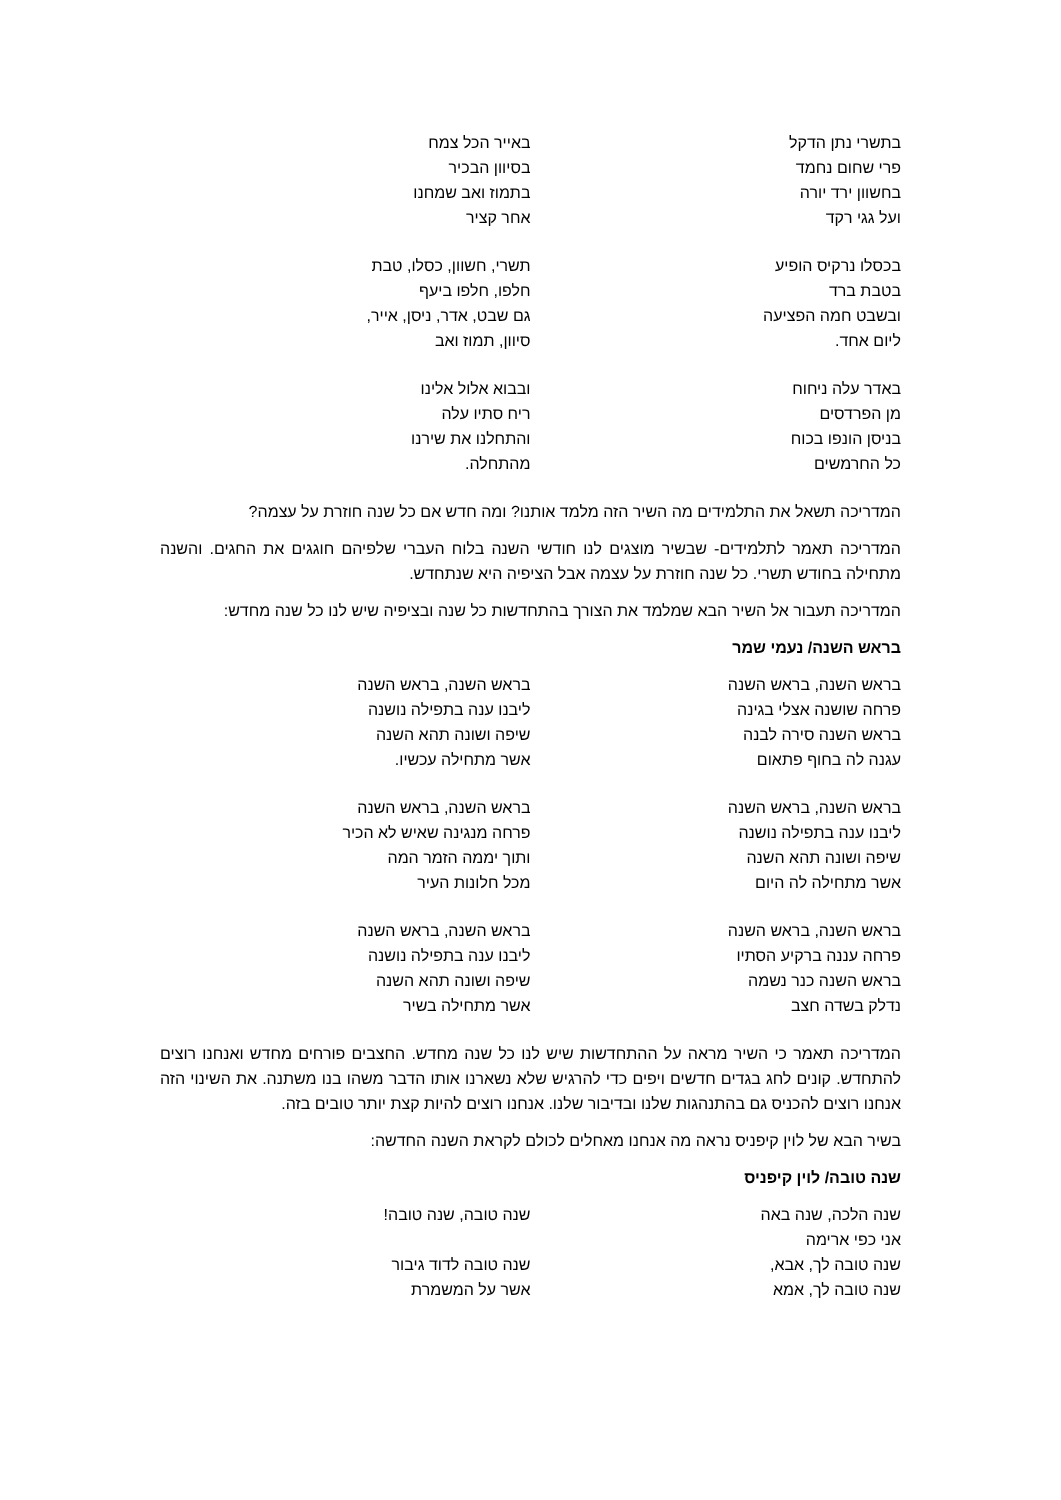בתשרי נתן הדקל
פרי שחום נחמד
בחשוון ירד יורה
ועל גגי רקד
באייר הכל צמח
בסיוון הבכיר
בתמוז ואב שמחנו
אחר קציר
בכסלו נרקיס הופיע
בטבת ברד
ובשבט חמה הפציעה
ליום אחד.
תשרי, חשוון, כסלו, טבת
חלפו, חלפו ביעף
גם שבט, אדר, ניסן, אייר,
סיוון, תמוז ואב
באדר עלה ניחוח
מן הפרדסים
בניסן הונפו בכוח
כל החרמשים
ובבוא אלול אלינו
ריח סתיו עלה
והתחלנו את שירנו
מהתחלה.
המדריכה תשאל את התלמידים מה השיר הזה מלמד אותנו? ומה חדש אם כל שנה חוזרת על עצמה?
המדריכה תאמר לתלמידים- שבשיר מוצגים לנו חודשי השנה בלוח העברי שלפיהם חוגגים את החגים. והשנה מתחילה בחודש תשרי. כל שנה חוזרת על עצמה אבל הציפיה היא שנתחדש.
המדריכה תעבור אל השיר הבא שמלמד את הצורך בהתחדשות כל שנה ובציפיה שיש לנו כל שנה מחדש:
בראש השנה/ נעמי שמר
בראש השנה, בראש השנה
פרחה שושנה אצלי בגינה
בראש השנה סירה לבנה
עגנה לה בחוף פתאום
בראש השנה, בראש השנה
ליבנו ענה בתפילה נושנה
שיפה ושונה תהא השנה
אשר מתחילה עכשיו.
בראש השנה, בראש השנה
ליבנו ענה בתפילה נושנה
שיפה ושונה תהא השנה
אשר מתחילה לה היום
בראש השנה, בראש השנה
פרחה מנגינה שאיש לא הכיר
ותוך יממה הזמר המה
מכל חלונות העיר
בראש השנה, בראש השנה
פרחה עננה ברקיע הסתיו
בראש השנה כנר נשמה
נדלק בשדה חצב
בראש השנה, בראש השנה
ליבנו ענה בתפילה נושנה
שיפה ושונה תהא השנה
אשר מתחילה בשיר
המדריכה תאמר כי השיר מראה על ההתחדשות שיש לנו כל שנה מחדש. החצבים פורחים מחדש ואנחנו רוצים להתחדש. קונים לחג בגדים חדשים ויפים כדי להרגיש שלא נשארנו אותו הדבר משהו בנו משתנה. את השינוי הזה אנחנו רוצים להכניס גם בהתנהגות שלנו ובדיבור שלנו. אנחנו רוצים להיות קצת יותר טובים בזה.
בשיר הבא של לוין קיפניס נראה מה אנחנו מאחלים לכולם לקראת השנה החדשה:
שנה טובה/ לוין קיפניס
שנה הלכה, שנה באה
אני כפי ארימה
שנה טובה לך, אבא,
שנה טובה לך, אמא
שנה טובה, שנה טובה!
שנה טובה לדוד גיבור
אשר על המשמרת